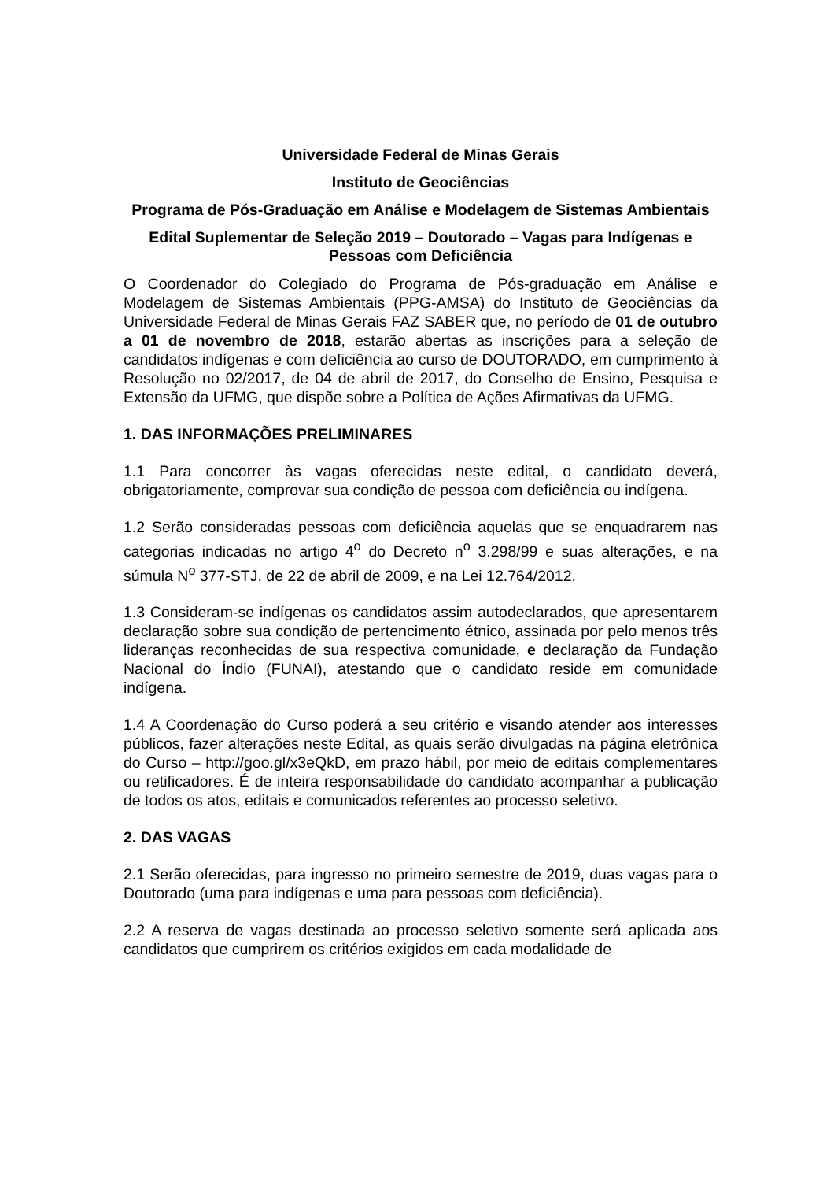Universidade Federal de Minas Gerais
Instituto de Geociências
Programa de Pós-Graduação em Análise e Modelagem de Sistemas Ambientais
Edital Suplementar de Seleção 2019 – Doutorado – Vagas para Indígenas e Pessoas com Deficiência
O Coordenador do Colegiado do Programa de Pós-graduação em Análise e Modelagem de Sistemas Ambientais (PPG-AMSA) do Instituto de Geociências da Universidade Federal de Minas Gerais FAZ SABER que, no período de 01 de outubro a 01 de novembro de 2018, estarão abertas as inscrições para a seleção de candidatos indígenas e com deficiência ao curso de DOUTORADO, em cumprimento à Resolução no 02/2017, de 04 de abril de 2017, do Conselho de Ensino, Pesquisa e Extensão da UFMG, que dispõe sobre a Política de Ações Afirmativas da UFMG.
1. DAS INFORMAÇÕES PRELIMINARES
1.1 Para concorrer às vagas oferecidas neste edital, o candidato deverá, obrigatoriamente, comprovar sua condição de pessoa com deficiência ou indígena.
1.2 Serão consideradas pessoas com deficiência aquelas que se enquadrarem nas categorias indicadas no artigo 4<sup>o</sup> do Decreto n<sup>o</sup> 3.298/99 e suas alterações, e na súmula N<sup>o</sup> 377-STJ, de 22 de abril de 2009, e na Lei 12.764/2012.
1.3 Consideram-se indígenas os candidatos assim autodeclarados, que apresentarem declaração sobre sua condição de pertencimento étnico, assinada por pelo menos três lideranças reconhecidas de sua respectiva comunidade, e declaração da Fundação Nacional do Índio (FUNAI), atestando que o candidato reside em comunidade indígena.
1.4 A Coordenação do Curso poderá a seu critério e visando atender aos interesses públicos, fazer alterações neste Edital, as quais serão divulgadas na página eletrônica do Curso – http://goo.gl/x3eQkD, em prazo hábil, por meio de editais complementares ou retificadores. É de inteira responsabilidade do candidato acompanhar a publicação de todos os atos, editais e comunicados referentes ao processo seletivo.
2. DAS VAGAS
2.1 Serão oferecidas, para ingresso no primeiro semestre de 2019, duas vagas para o Doutorado (uma para indígenas e uma para pessoas com deficiência).
2.2 A reserva de vagas destinada ao processo seletivo somente será aplicada aos candidatos que cumprirem os critérios exigidos em cada modalidade de